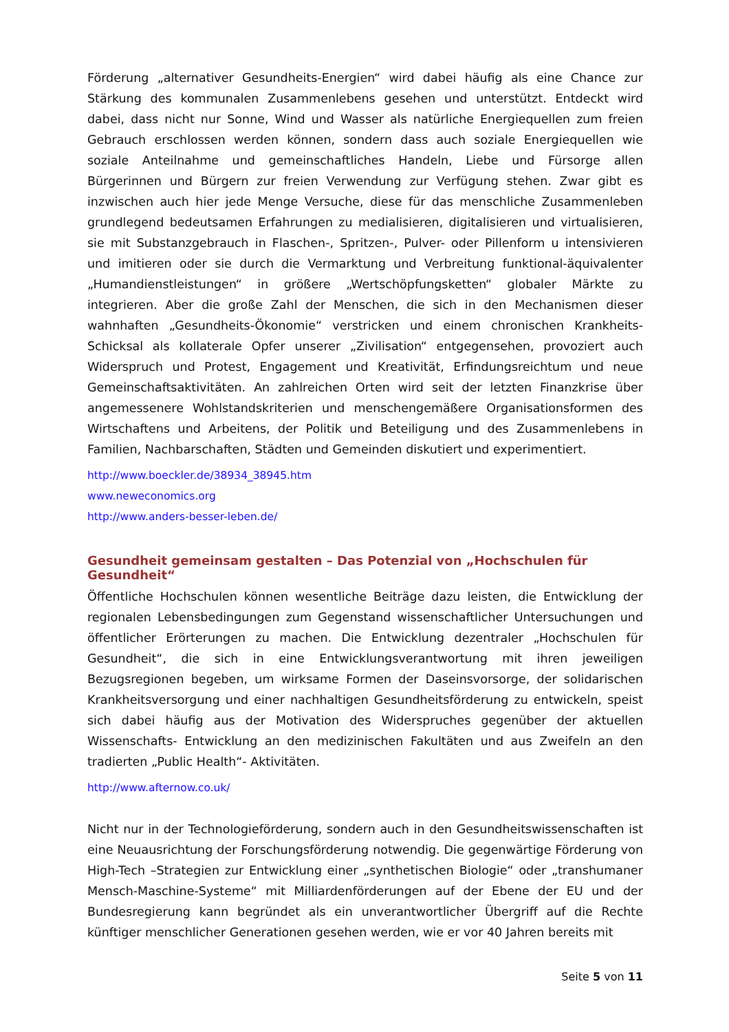Förderung „alternativer Gesundheits-Energien“ wird dabei häufig als eine Chance zur Stärkung des kommunalen Zusammenlebens gesehen und unterstützt. Entdeckt wird dabei, dass nicht nur Sonne, Wind und Wasser als natürliche Energiequellen zum freien Gebrauch erschlossen werden können, sondern dass auch soziale Energiequellen wie soziale Anteilnahme und gemeinschaftliches Handeln, Liebe und Fürsorge allen Bürgerinnen und Bürgern zur freien Verwendung zur Verfügung stehen. Zwar gibt es inzwischen auch hier jede Menge Versuche, diese für das menschliche Zusammenleben grundlegend bedeutsamen Erfahrungen zu medialisieren, digitalisieren und virtualisieren, sie mit Substanzgebrauch in Flaschen-, Spritzen-, Pulver- oder Pillenform u intensivieren und imitieren oder sie durch die Vermarktung und Verbreitung funktional-äquivalenter „Humandienstleistungen“ in größere „Wertschöpfungsketten“ globaler Märkte zu integrieren. Aber die große Zahl der Menschen, die sich in den Mechanismen dieser wahnhaften „Gesundheits-Ökonomie“ verstricken und einem chronischen Krankheits-Schicksal als kollaterale Opfer unserer „Zivilisation“ entgegensehen, provoziert auch Widerspruch und Protest, Engagement und Kreativität, Erfindungsreichtum und neue Gemeinschaftsaktivitäten. An zahlreichen Orten wird seit der letzten Finanzkrise über angemessenere Wohlstandskriterien und menschengemäßere Organisationsformen des Wirtschaftens und Arbeitens, der Politik und Beteiligung und des Zusammenlebens in Familien, Nachbarschaften, Städten und Gemeinden diskutiert und experimentiert.
http://www.boeckler.de/38934_38945.htm
www.neweconomics.org
http://www.anders-besser-leben.de/
Gesundheit gemeinsam gestalten – Das Potenzial von „Hochschulen für Gesundheit“
Öffentliche Hochschulen können wesentliche Beiträge dazu leisten, die Entwicklung der regionalen Lebensbedingungen zum Gegenstand wissenschaftlicher Untersuchungen und öffentlicher Erörterungen zu machen. Die Entwicklung dezentraler „Hochschulen für Gesundheit“, die sich in eine Entwicklungsverantwortung mit ihren jeweiligen Bezugsregionen begeben, um wirksame Formen der Daseinsvorsorge, der solidarischen Krankheitsversorgung und einer nachhaltigen Gesundheitsförderung zu entwickeln, speist sich dabei häufig aus der Motivation des Widerspruches gegenüber der aktuellen Wissenschafts- Entwicklung an den medizinischen Fakultäten und aus Zweifeln an den tradierten „Public Health“- Aktivitäten.
http://www.afternow.co.uk/
Nicht nur in der Technologieförderung, sondern auch in den Gesundheitswissenschaften ist eine Neuausrichtung der Forschungsförderung notwendig. Die gegenwärtige Förderung von High-Tech –Strategien zur Entwicklung einer „synthetischen Biologie“ oder „transhumaner Mensch-Maschine-Systeme“ mit Milliardenförderungen auf der Ebene der EU und der Bundesregierung kann begründet als ein unverantwortlicher Übergriff auf die Rechte künftiger menschlicher Generationen gesehen werden, wie er vor 40 Jahren bereits mit
Seite 5 von 11